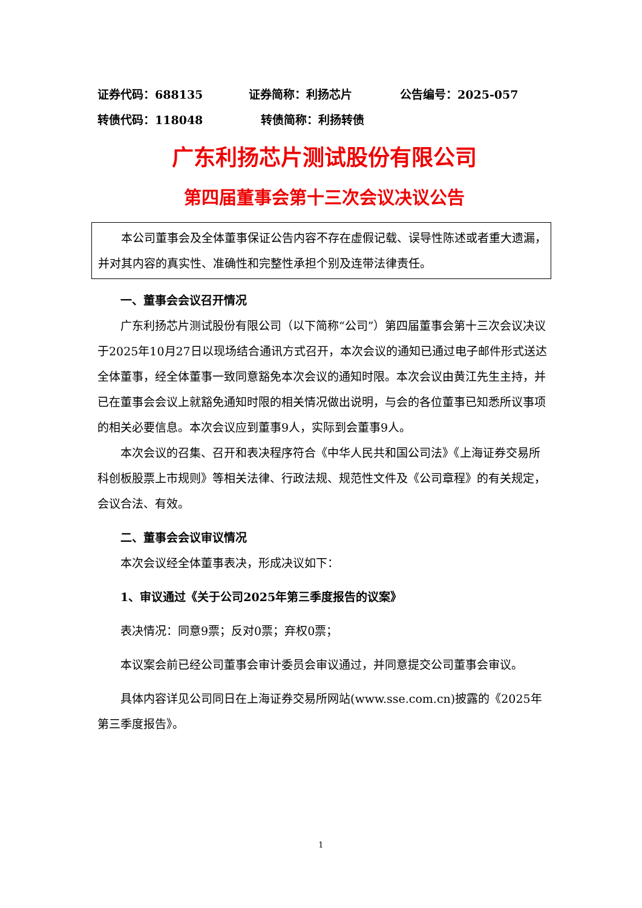证券代码：688135 证券简称：利扬芯片 公告编号：2025-057
转债代码：118048 转债简称：利扬转债
广东利扬芯片测试股份有限公司
第四届董事会第十三次会议决议公告
本公司董事会及全体董事保证公告内容不存在虚假记载、误导性陈述或者重大遗漏，并对其内容的真实性、准确性和完整性承担个别及连带法律责任。
一、董事会会议召开情况
广东利扬芯片测试股份有限公司（以下简称“公司”）第四届董事会第十三次会议决议于2025年10月27日以现场结合通讯方式召开，本次会议的通知已通过电子邮件形式送达全体董事，经全体董事一致同意豁免本次会议的通知时限。本次会议由黄江先生主持，并已在董事会会议上就豁免通知时限的相关情况做出说明，与会的各位董事已知悉所议事项的相关必要信息。本次会议应到董事9人，实际到会董事9人。
本次会议的召集、召开和表决程序符合《中华人民共和国公司法》《上海证券交易所科创板股票上市规则》等相关法律、行政法规、规范性文件及《公司章程》的有关规定，会议合法、有效。
二、董事会会议审议情况
本次会议经全体董事表决，形成决议如下：
1、审议通过《关于公司2025年第三季度报告的议案》
表决情况：同意9票；反对0票；弃权0票；
本议案会前已经公司董事会审计委员会审议通过，并同意提交公司董事会审议。
具体内容详见公司同日在上海证券交易所网站(www.sse.com.cn)披露的《2025年第三季度报告》。
1